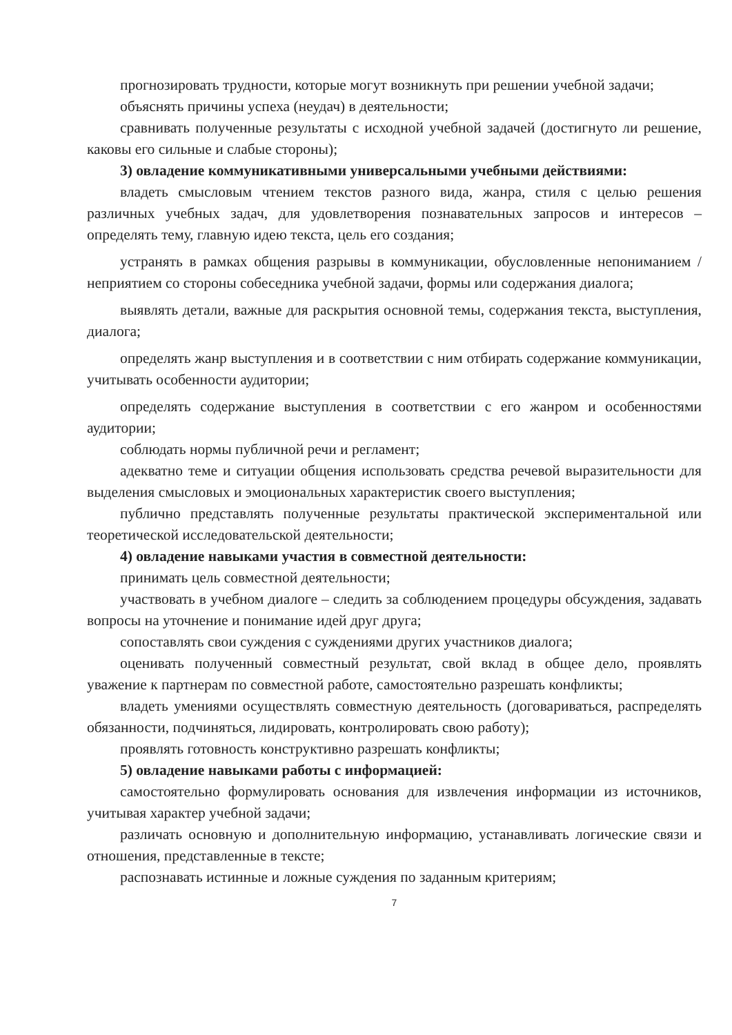прогнозировать трудности, которые могут возникнуть при решении учебной задачи;
объяснять причины успеха (неудач) в деятельности;
сравнивать полученные результаты с исходной учебной задачей (достигнуто ли решение, каковы его сильные и слабые стороны);
3) овладение коммуникативными универсальными учебными действиями:
владеть смысловым чтением текстов разного вида, жанра, стиля с целью решения различных учебных задач, для удовлетворения познавательных запросов и интересов – определять тему, главную идею текста, цель его создания;
устранять в рамках общения разрывы в коммуникации, обусловленные непониманием / неприятием со стороны собеседника учебной задачи, формы или содержания диалога;
выявлять детали, важные для раскрытия основной темы, содержания текста, выступления, диалога;
определять жанр выступления и в соответствии с ним отбирать содержание коммуникации, учитывать особенности аудитории;
определять содержание выступления в соответствии с его жанром и особенностями аудитории;
соблюдать нормы публичной речи и регламент;
адекватно теме и ситуации общения использовать средства речевой выразительности для выделения смысловых и эмоциональных характеристик своего выступления;
публично представлять полученные результаты практической экспериментальной или теоретической исследовательской деятельности;
4) овладение навыками участия в совместной деятельности:
принимать цель совместной деятельности;
участвовать в учебном диалоге – следить за соблюдением процедуры обсуждения, задавать вопросы на уточнение и понимание идей друг друга;
сопоставлять свои суждения с суждениями других участников диалога;
оценивать полученный совместный результат, свой вклад в общее дело, проявлять уважение к партнерам по совместной работе, самостоятельно разрешать конфликты;
владеть умениями осуществлять совместную деятельность (договариваться, распределять обязанности, подчиняться, лидировать, контролировать свою работу);
проявлять готовность конструктивно разрешать конфликты;
5) овладение навыками работы с информацией:
самостоятельно формулировать основания для извлечения информации из источников, учитывая характер учебной задачи;
различать основную и дополнительную информацию, устанавливать логические связи и отношения, представленные в тексте;
распознавать истинные и ложные суждения по заданным критериям;
7